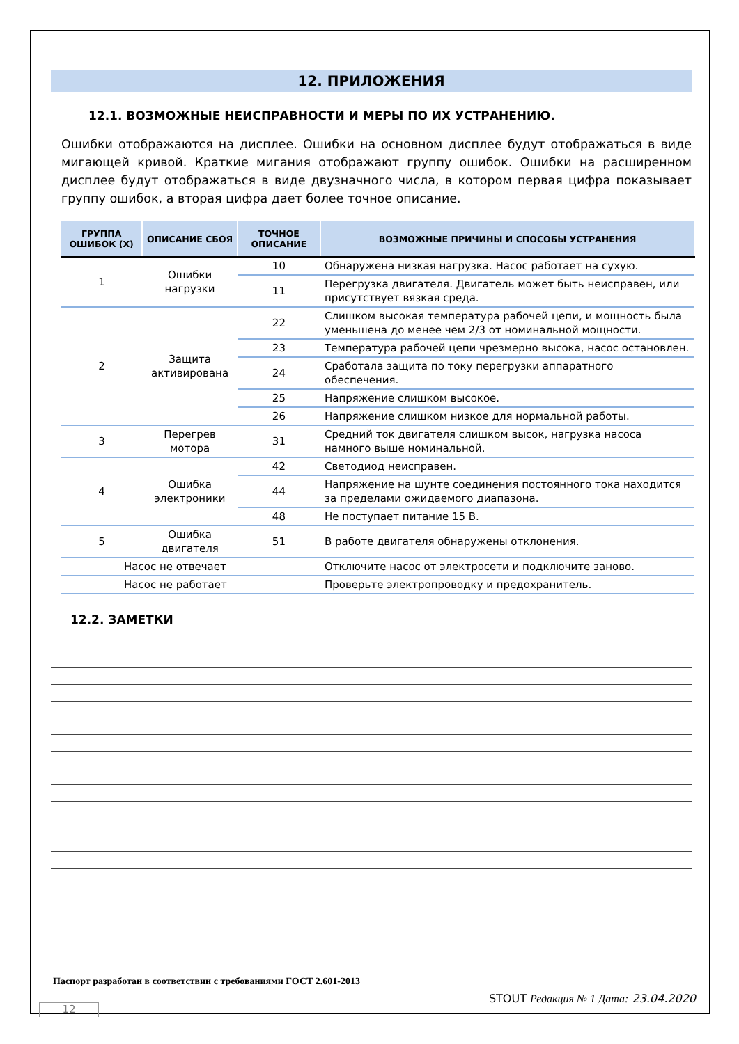12. ПРИЛОЖЕНИЯ
12.1. ВОЗМОЖНЫЕ НЕИСПРАВНОСТИ И МЕРЫ ПО ИХ УСТРАНЕНИЮ.
Ошибки отображаются на дисплее. Ошибки на основном дисплее будут отображаться в виде мигающей кривой. Краткие мигания отображают группу ошибок. Ошибки на расширенном дисплее будут отображаться в виде двузначного числа, в котором первая цифра показывает группу ошибок, а вторая цифра дает более точное описание.
| ГРУППА ОШИБОК (X) | ОПИСАНИЕ СБОЯ | ТОЧНОЕ ОПИСАНИЕ | ВОЗМОЖНЫЕ ПРИЧИНЫ И СПОСОБЫ УСТРАНЕНИЯ |
| --- | --- | --- | --- |
| 1 | Ошибки нагрузки | 10 | Обнаружена низкая нагрузка. Насос работает на сухую. |
| | | 11 | Перегрузка двигателя. Двигатель может быть неисправен, или присутствует вязкая среда. |
| 2 | Защита активирована | 22 | Слишком высокая температура рабочей цепи, и мощность была уменьшена до менее чем 2/3 от номинальной мощности. |
| | | 23 | Температура рабочей цепи чрезмерно высока, насос остановлен. |
| | | 24 | Сработала защита по току перегрузки аппаратного обеспечения. |
| | | 25 | Напряжение слишком высокое. |
| | | 26 | Напряжение слишком низкое для нормальной работы. |
| 3 | Перегрев мотора | 31 | Средний ток двигателя слишком высок, нагрузка насоса намного выше номинальной. |
| 4 | Ошибка электроники | 42 | Светодиод неисправен. |
| | | 44 | Напряжение на шунте соединения постоянного тока находится за пределами ожидаемого диапазона. |
| | | 48 | Не поступает питание 15 В. |
| 5 | Ошибка двигателя | 51 | В работе двигателя обнаружены отклонения. |
| Насос не отвечает | | | Отключите насос от электросети и подключите заново. |
| Насос не работает | | | Проверьте электропроводку и предохранитель. |
12.2. ЗАМЕТКИ
Паспорт разработан в соответствии с требованиями ГОСТ 2.601-2013
STOUT Редакция № 1 Дата: 23.04.2020
12